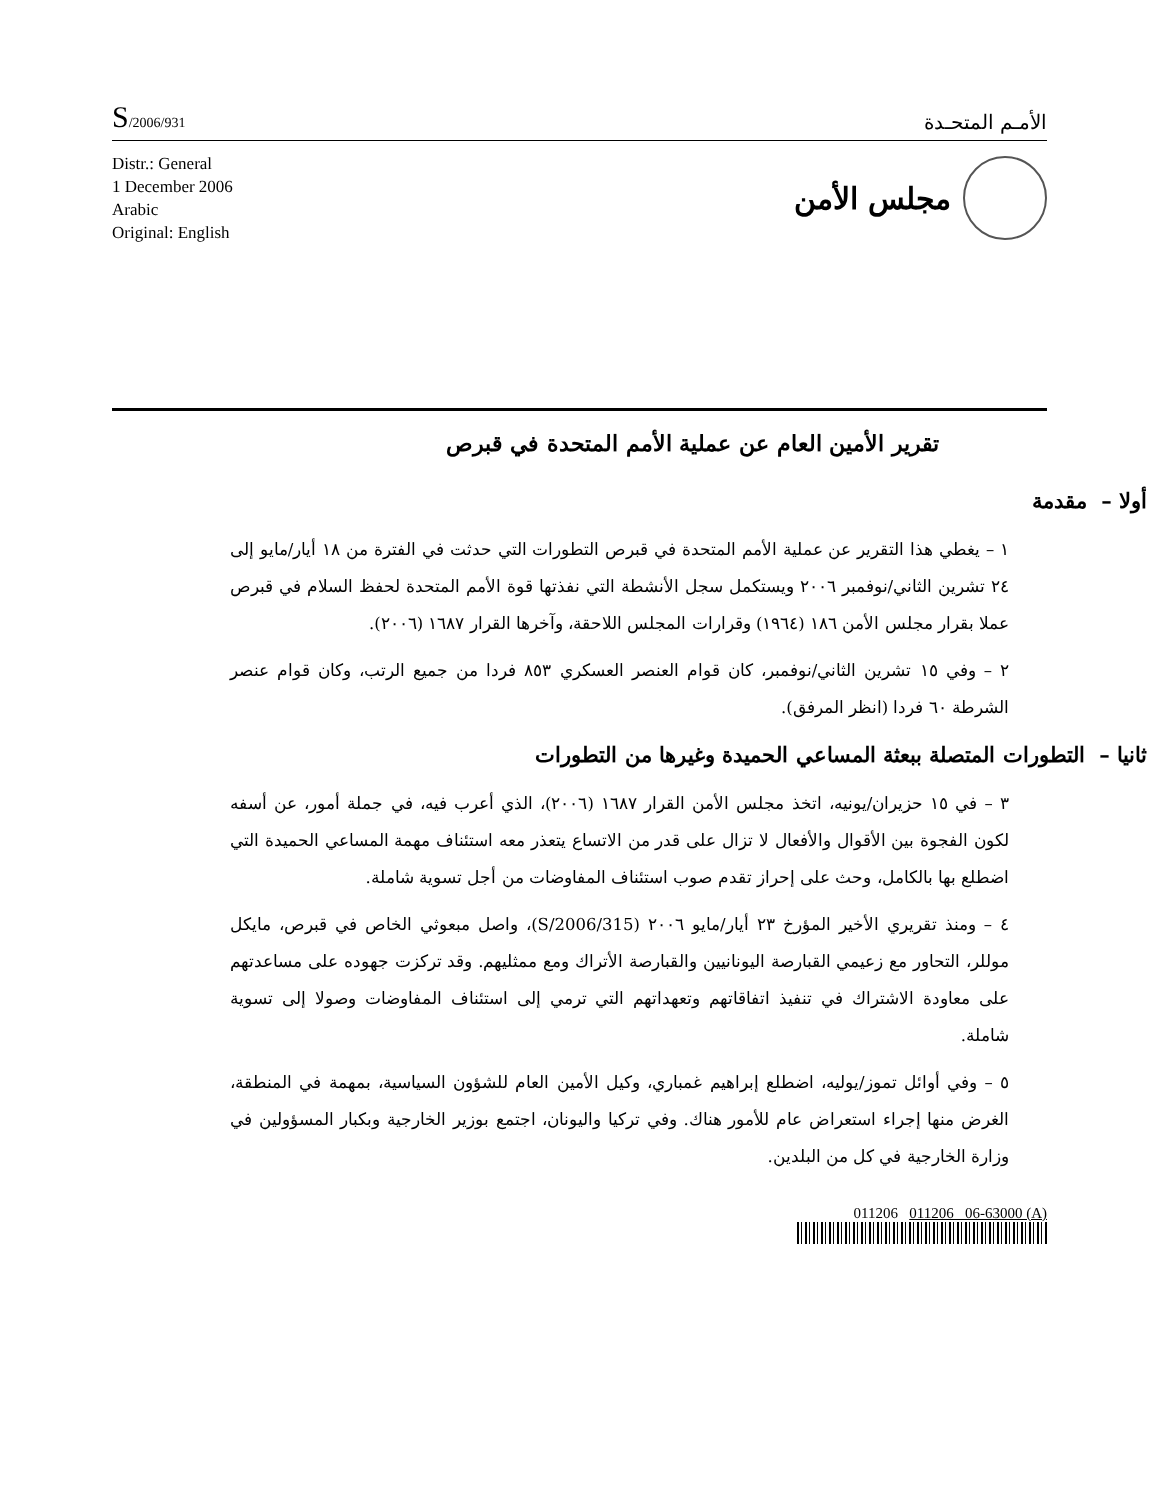S/2006/931
الأمـم المتحـدة
Distr.: General
1 December 2006
Arabic
Original: English
مجلس الأمن
تقرير الأمين العام عن عملية الأمم المتحدة في قبرص
أولا – مقدمة
١ – يغطي هذا التقرير عن عملية الأمم المتحدة في قبرص التطورات التي حدثت في الفترة من ١٨ أيار/مايو إلى ٢٤ تشرين الثاني/نوفمبر ٢٠٠٦ ويستكمل سجل الأنشطة التي نفذتها قوة الأمم المتحدة لحفظ السلام في قبرص عملا بقرار مجلس الأمن ١٨٦ (١٩٦٤) وقرارات المجلس اللاحقة، وآخرها القرار ١٦٨٧ (٢٠٠٦).
٢ – وفي ١٥ تشرين الثاني/نوفمبر، كان قوام العنصر العسكري ٨٥٣ فردا من جميع الرتب، وكان قوام عنصر الشرطة ٦٠ فردا (انظر المرفق).
ثانيا – التطورات المتصلة ببعثة المساعي الحميدة وغيرها من التطورات
٣ – في ١٥ حزيران/يونيه، اتخذ مجلس الأمن القرار ١٦٨٧ (٢٠٠٦)، الذي أعرب فيه، في جملة أمور، عن أسفه لكون الفجوة بين الأقوال والأفعال لا تزال على قدر من الاتساع يتعذر معه استئناف مهمة المساعي الحميدة التي اضطلع بها بالكامل، وحث على إحراز تقدم صوب استئناف المفاوضات من أجل تسوية شاملة.
٤ – ومنذ تقريري الأخير المؤرخ ٢٣ أيار/مايو ٢٠٠٦ (S/2006/315)، واصل مبعوثي الخاص في قبرص، مايكل موللر، التحاور مع زعيمي القبارصة اليونانيين والقبارصة الأتراك ومع ممثليهم. وقد تركزت جهوده على مساعدتهم على معاودة الاشتراك في تنفيذ اتفاقاتهم وتعهداتهم التي ترمي إلى استئناف المفاوضات وصولا إلى تسوية شاملة.
٥ – وفي أوائل تموز/يوليه، اضطلع إبراهيم غمباري، وكيل الأمين العام للشؤون السياسية، بمهمة في المنطقة، الغرض منها إجراء استعراض عام للأمور هناك. وفي تركيا واليونان، اجتمع بوزير الخارجية وبكبار المسؤولين في وزارة الخارجية في كل من البلدين.
011206 011206 06-63000 (A)